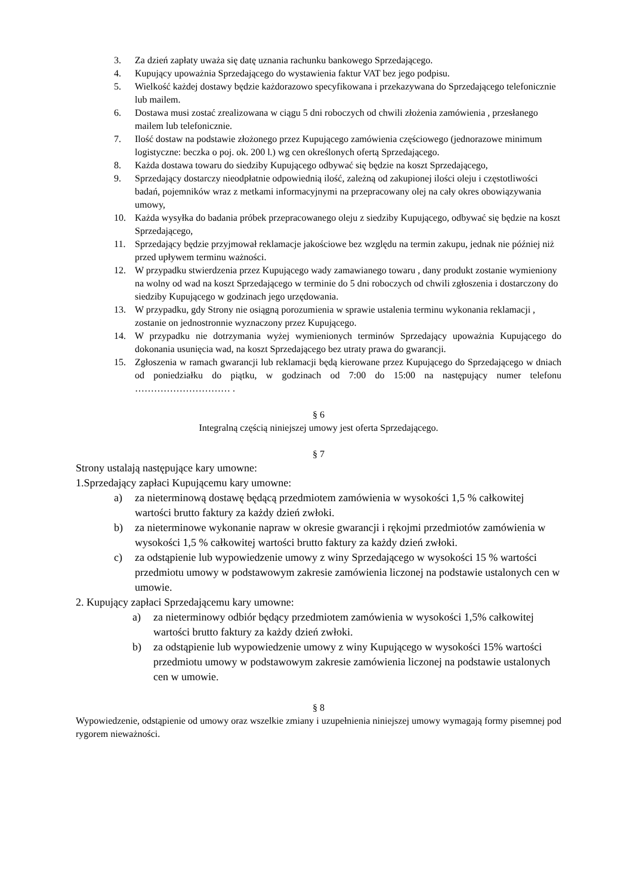3. Za dzień zapłaty uważa się datę uznania rachunku bankowego Sprzedającego.
4. Kupujący upoważnia Sprzedającego do wystawienia faktur VAT bez jego podpisu.
5. Wielkość każdej dostawy będzie każdorazowo specyfikowana i przekazywana do Sprzedającego telefonicznie lub mailem.
6. Dostawa musi zostać zrealizowana w ciągu 5 dni roboczych od chwili złożenia zamówienia , przesłanego mailem lub telefonicznie.
7. Ilość dostaw na podstawie złożonego przez Kupującego zamówienia częściowego (jednorazowe minimum logistyczne: beczka o poj. ok. 200 l.) wg cen określonych ofertą Sprzedającego.
8. Każda dostawa towaru do siedziby Kupującego odbywać się będzie na koszt Sprzedającego,
9. Sprzedający dostarczy nieodpłatnie odpowiednią ilość, zależną od zakupionej ilości oleju i częstotliwości badań, pojemników wraz z metkami informacyjnymi na przepracowany olej na cały okres obowiązywania umowy,
10. Każda wysyłka do badania próbek przepracowanego oleju z siedziby Kupującego, odbywać się będzie na koszt Sprzedającego,
11. Sprzedający będzie przyjmował reklamacje jakościowe bez względu na termin zakupu, jednak nie później niż przed upływem terminu ważności.
12. W przypadku stwierdzenia przez Kupującego wady zamawianego towaru , dany produkt zostanie wymieniony na wolny od wad na koszt Sprzedającego w terminie do 5 dni roboczych od chwili zgłoszenia i dostarczony do siedziby Kupującego w godzinach jego urzędowania.
13. W przypadku, gdy Strony nie osiągną porozumienia w sprawie ustalenia terminu wykonania reklamacji , zostanie on jednostronnie wyznaczony przez Kupującego.
14. W przypadku nie dotrzymania wyżej wymienionych terminów Sprzedający upoważnia Kupującego do dokonania usunięcia wad, na koszt Sprzedającego bez utraty prawa do gwarancji.
15. Zgłoszenia w ramach gwarancji lub reklamacji będą kierowane przez Kupującego do Sprzedającego w dniach od poniedziałku do piątku, w godzinach od 7:00 do 15:00 na następujący numer telefonu ………………………… .
§ 6
Integralną częścią niniejszej umowy jest oferta Sprzedającego.
§ 7
Strony ustalają następujące kary umowne:
1.Sprzedający zapłaci Kupującemu kary umowne:
a) za nieterminową dostawę będącą przedmiotem zamówienia w wysokości 1,5 % całkowitej wartości brutto faktury za każdy dzień zwłoki.
b) za nieterminowe wykonanie napraw w okresie gwarancji i rękojmi przedmiotów zamówienia w wysokości 1,5 % całkowitej wartości brutto faktury za każdy dzień zwłoki.
c) za odstąpienie lub wypowiedzenie umowy z winy Sprzedającego w wysokości 15 % wartości przedmiotu umowy w podstawowym zakresie zamówienia liczonej na podstawie ustalonych cen w umowie.
2. Kupujący zapłaci Sprzedającemu kary umowne:
a) za nieterminowy odbiór będący przedmiotem zamówienia w wysokości 1,5% całkowitej wartości brutto faktury za każdy dzień zwłoki.
b) za odstąpienie lub wypowiedzenie umowy z winy Kupującego w wysokości 15% wartości przedmiotu umowy w podstawowym zakresie zamówienia liczonej na podstawie ustalonych cen w umowie.
§ 8
Wypowiedzenie, odstąpienie od umowy oraz wszelkie zmiany i uzupełnienia niniejszej umowy wymagają formy pisemnej pod rygorem nieważności.